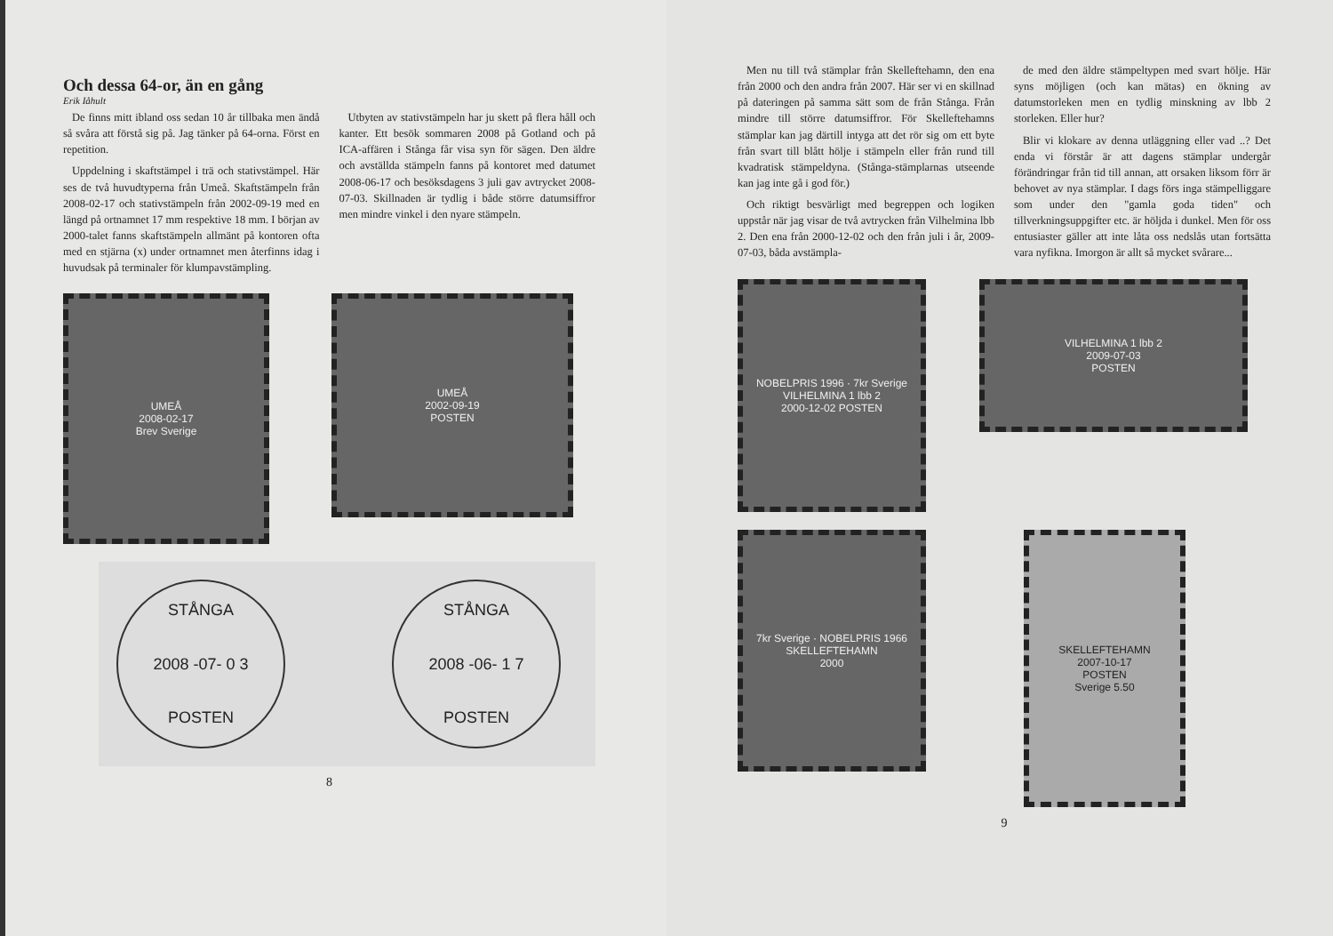Och dessa 64-or, än en gång
Erik Iåhult
De finns mitt ibland oss sedan 10 år tillbaka men ändå så svåra att förstå sig på. Jag tänker på 64-orna. Först en repetition.
Uppdelning i skaftstämpel i trä och stativstämpel. Här ses de två huvudtyperna från Umeå. Skaftstämpeln från 2008-02-17 och stativstämpeln från 2002-09-19 med en längd på ortnamnet 17 mm respektive 18 mm. I början av 2000-talet fanns skaftstämpeln allmänt på kontoren ofta med en stjärna (x) under ortnamnet men återfinns idag i huvudsak på terminaler för klumpavstämpling.
Utbyten av stativstämpeln har ju skett på flera håll och kanter. Ett besök sommaren 2008 på Gotland och på ICA-affären i Stånga får visa syn för sägen. Den äldre och avställda stämpeln fanns på kontoret med datumet 2008-06-17 och besöksdagens 3 juli gav avtrycket 2008-07-03. Skillnaden är tydlig i både större datumsiffror men mindre vinkel i den nyare stämpeln.
UMEÅ
2008-02-17
Brev Sverige
UMEÅ
2002-09-19
POSTEN
STÅNGA
2008 -07- 0 3
POSTEN
STÅNGA
2008 -06- 1 7
POSTEN
8
Men nu till två stämplar från Skelleftehamn, den ena från 2000 och den andra från 2007. Här ser vi en skillnad på dateringen på samma sätt som de från Stånga. Från mindre till större datumsiffror. För Skelleftehamns stämplar kan jag därtill intyga att det rör sig om ett byte från svart till blått hölje i stämpeln eller från rund till kvadratisk stämpeldyna. (Stånga-stämplarnas utseende kan jag inte gå i god för.)
Och riktigt besvärligt med begreppen och logiken uppstår när jag visar de två avtrycken från Vilhelmina lbb 2. Den ena från 2000-12-02 och den från juli i år, 2009-07-03, båda avstämpla-
de med den äldre stämpeltypen med svart hölje. Här syns möjligen (och kan mätas) en ökning av datumstorleken men en tydlig minskning av lbb 2 storleken. Eller hur?
Blir vi klokare av denna utläggning eller vad ..? Det enda vi förstår är att dagens stämplar undergår förändringar från tid till annan, att orsaken liksom förr är behovet av nya stämplar. I dags förs inga stämpelliggare som under den "gamla goda tiden" och tillverkningsuppgifter etc. är höljda i dunkel. Men för oss entusiaster gäller att inte låta oss nedslås utan fortsätta vara nyfikna. Imorgon är allt så mycket svårare...
NOBELPRIS 1996 · 7kr Sverige
VILHELMINA 1 lbb 2
2000-12-02 POSTEN
VILHELMINA 1 lbb 2
2009-07-03
POSTEN
7kr Sverige · NOBELPRIS 1966
SKELLEFTEHAMN
2000
SKELLEFTEHAMN
2007-10-17
POSTEN
Sverige 5.50
9